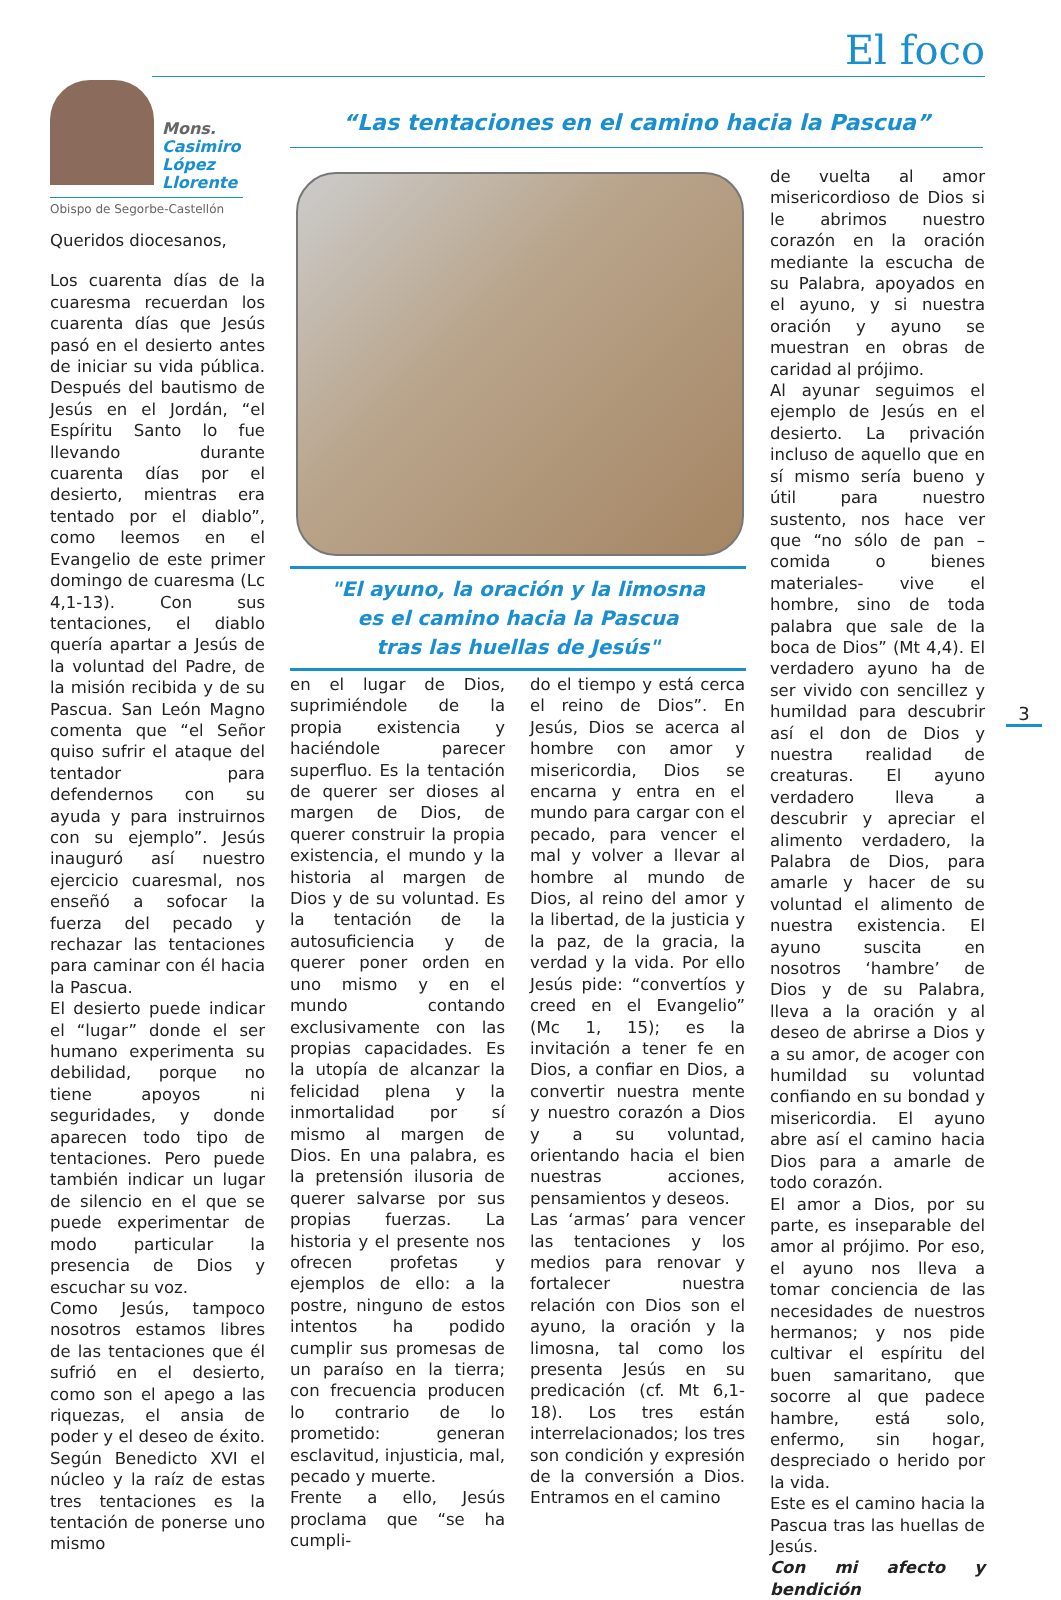El foco
Mons.
Casimiro
López
Llorente
Obispo de Segorbe-Castellón
Queridos diocesanos,
Los cuarenta días de la cuaresma recuerdan los cuarenta días que Jesús pasó en el desierto antes de iniciar su vida pública. Después del bautismo de Jesús en el Jordán, “el Espíritu Santo lo fue llevando durante cuarenta días por el desierto, mientras era tentado por el diablo”, como leemos en el Evangelio de este primer domingo de cuaresma (Lc 4,1-13). Con sus tentaciones, el diablo quería apartar a Jesús de la voluntad del Padre, de la misión recibida y de su Pascua. San León Magno comenta que “el Señor quiso sufrir el ataque del tentador para defendernos con su ayuda y para instruirnos con su ejemplo”. Jesús inauguró así nuestro ejercicio cuaresmal, nos enseñó a sofocar la fuerza del pecado y rechazar las tentaciones para caminar con él hacia la Pascua.
El desierto puede indicar el “lugar” donde el ser humano experimenta su debilidad, porque no tiene apoyos ni seguridades, y donde aparecen todo tipo de tentaciones. Pero puede también indicar un lugar de silencio en el que se puede experimentar de modo particular la presencia de Dios y escuchar su voz.
Como Jesús, tampoco nosotros estamos libres de las tentaciones que él sufrió en el desierto, como son el apego a las riquezas, el ansia de poder y el deseo de éxito. Según Benedicto XVI el núcleo y la raíz de estas tres tentaciones es la tentación de ponerse uno mismo
“Las tentaciones en el camino hacia la Pascua”
"El ayuno, la oración y la limosna
es el camino hacia la Pascua
tras las huellas de Jesús"
en el lugar de Dios, suprimiéndole de la propia existencia y haciéndole parecer superfluo. Es la tentación de querer ser dioses al margen de Dios, de querer construir la propia existencia, el mundo y la historia al margen de Dios y de su voluntad. Es la tentación de la autosuficiencia y de querer poner orden en uno mismo y en el mundo contando exclusivamente con las propias capacidades. Es la utopía de alcanzar la felicidad plena y la inmortalidad por sí mismo al margen de Dios. En una palabra, es la pretensión ilusoria de querer salvarse por sus propias fuerzas. La historia y el presente nos ofrecen profetas y ejemplos de ello: a la postre, ninguno de estos intentos ha podido cumplir sus promesas de un paraíso en la tierra; con frecuencia producen lo contrario de lo prometido: generan esclavitud, injusticia, mal, pecado y muerte.
Frente a ello, Jesús proclama que “se ha cumpli-
do el tiempo y está cerca el reino de Dios”. En Jesús, Dios se acerca al hombre con amor y misericordia, Dios se encarna y entra en el mundo para cargar con el pecado, para vencer el mal y volver a llevar al hombre al mundo de Dios, al reino del amor y la libertad, de la justicia y la paz, de la gracia, la verdad y la vida. Por ello Jesús pide: “convertíos y creed en el Evangelio” (Mc 1, 15); es la invitación a tener fe en Dios, a confiar en Dios, a convertir nuestra mente y nuestro corazón a Dios y a su voluntad, orientando hacia el bien nuestras acciones, pensamientos y deseos.
Las ‘armas’ para vencer las tentaciones y los medios para renovar y fortalecer nuestra relación con Dios son el ayuno, la oración y la limosna, tal como los presenta Jesús en su predicación (cf. Mt 6,1-18). Los tres están interrelacionados; los tres son condición y expresión de la conversión a Dios. Entramos en el camino
de vuelta al amor misericordioso de Dios si le abrimos nuestro corazón en la oración mediante la escucha de su Palabra, apoyados en el ayuno, y si nuestra oración y ayuno se muestran en obras de caridad al prójimo.
Al ayunar seguimos el ejemplo de Jesús en el desierto. La privación incluso de aquello que en sí mismo sería bueno y útil para nuestro sustento, nos hace ver que “no sólo de pan –comida o bienes materiales- vive el hombre, sino de toda palabra que sale de la boca de Dios” (Mt 4,4). El verdadero ayuno ha de ser vivido con sencillez y humildad para descubrir así el don de Dios y nuestra realidad de creaturas. El ayuno verdadero lleva a descubrir y apreciar el alimento verdadero, la Palabra de Dios, para amarle y hacer de su voluntad el alimento de nuestra existencia. El ayuno suscita en nosotros ‘hambre’ de Dios y de su Palabra, lleva a la oración y al deseo de abrirse a Dios y a su amor, de acoger con humildad su voluntad confiando en su bondad y misericordia. El ayuno abre así el camino hacia Dios para a amarle de todo corazón.
El amor a Dios, por su parte, es inseparable del amor al prójimo. Por eso, el ayuno nos lleva a tomar conciencia de las necesidades de nuestros hermanos; y nos pide cultivar el espíritu del buen samaritano, que socorre al que padece hambre, está solo, enfermo, sin hogar, despreciado o herido por la vida.
Este es el camino hacia la Pascua tras las huellas de Jesús.
Con mi afecto y bendición
3